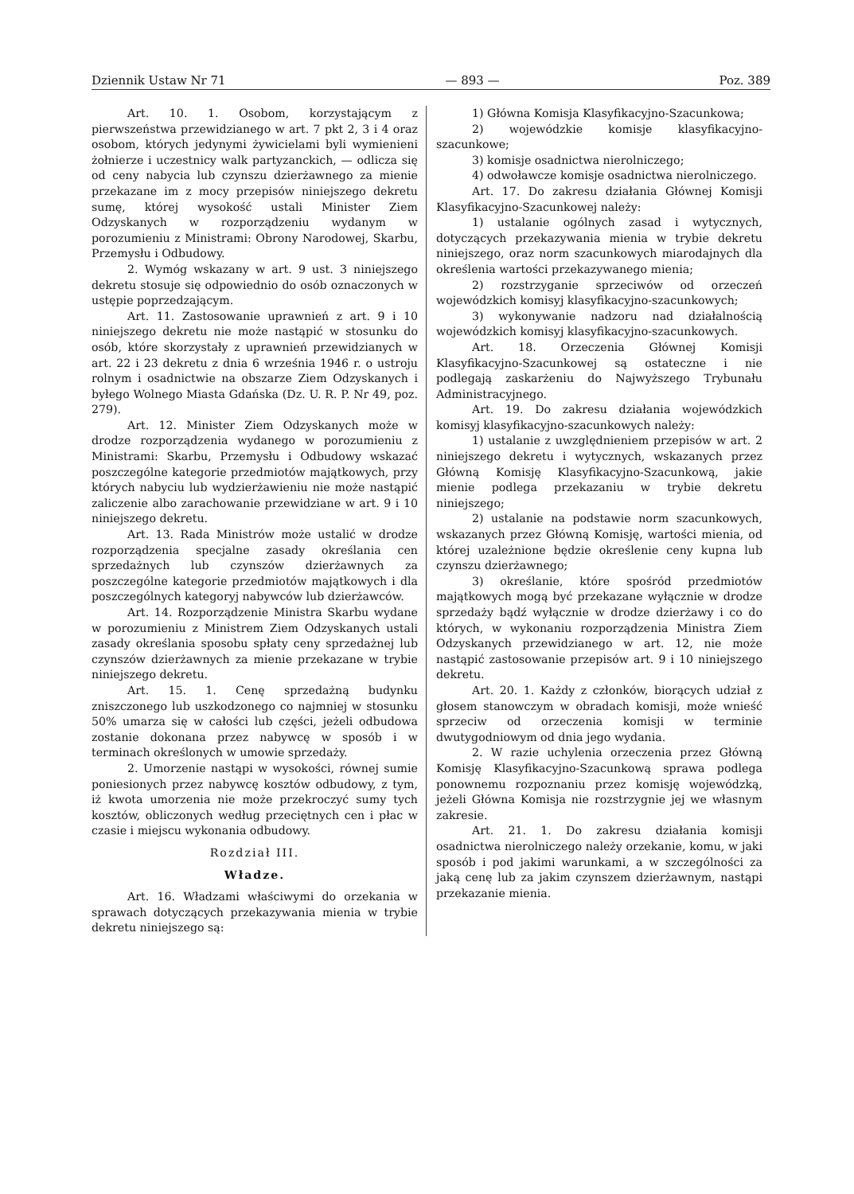Dziennik Ustaw Nr 71 — 893 — Poz. 389
Art. 10. 1. Osobom, korzystającym z pierwszeństwa przewidzianego w art. 7 pkt 2, 3 i 4 oraz osobom, których jedynymi żywicielami byli wymienieni żołnierze i uczestnicy walk partyzanckich, — odlicza się od ceny nabycia lub czynszu dzierżawnego za mienie przekazane im z mocy przepisów niniejszego dekretu sumę, której wysokość ustali Minister Ziem Odzyskanych w rozporządzeniu wydanym w porozumieniu z Ministrami: Obrony Narodowej, Skarbu, Przemysłu i Odbudowy.
2. Wymóg wskazany w art. 9 ust. 3 niniejszego dekretu stosuje się odpowiednio do osób oznaczonych w ustępie poprzedzającym.
Art. 11. Zastosowanie uprawnień z art. 9 i 10 niniejszego dekretu nie może nastąpić w stosunku do osób, które skorzystały z uprawnień przewidzianych w art. 22 i 23 dekretu z dnia 6 września 1946 r. o ustroju rolnym i osadnictwie na obszarze Ziem Odzyskanych i byłego Wolnego Miasta Gdańska (Dz. U. R. P. Nr 49, poz. 279).
Art. 12. Minister Ziem Odzyskanych może w drodze rozporządzenia wydanego w porozumieniu z Ministrami: Skarbu, Przemysłu i Odbudowy wskazać poszczególne kategorie przedmiotów majątkowych, przy których nabyciu lub wydzierżawieniu nie może nastąpić zaliczenie albo zarachowanie przewidziane w art. 9 i 10 niniejszego dekretu.
Art. 13. Rada Ministrów może ustalić w drodze rozporządzenia specjalne zasady określania cen sprzedażnych lub czynszów dzierżawnych za poszczególne kategorie przedmiotów majątkowych i dla poszczególnych kategoryj nabywców lub dzierżawców.
Art. 14. Rozporządzenie Ministra Skarbu wydane w porozumieniu z Ministrem Ziem Odzyskanych ustali zasady określania sposobu spłaty ceny sprzedażnej lub czynszów dzierżawnych za mienie przekazane w trybie niniejszego dekretu.
Art. 15. 1. Cenę sprzedażną budynku zniszczonego lub uszkodzonego co najmniej w stosunku 50% umarza się w całości lub części, jeżeli odbudowa zostanie dokonana przez nabywcę w sposób i w terminach określonych w umowie sprzedaży.
2. Umorzenie nastąpi w wysokości, równej sumie poniesionych przez nabywcę kosztów odbudowy, z tym, iż kwota umorzenia nie może przekroczyć sumy tych kosztów, obliczonych według przeciętnych cen i płac w czasie i miejscu wykonania odbudowy.
Rozdział III.
Władze.
Art. 16. Władzami właściwymi do orzekania w sprawach dotyczących przekazywania mienia w trybie dekretu niniejszego są:
1) Główna Komisja Klasyfikacyjno-Szacunkowa;
2) wojewódzkie komisje klasyfikacyjno-szacunkowe;
3) komisje osadnictwa nierolniczego;
4) odwoławcze komisje osadnictwa nierolniczego.
Art. 17. Do zakresu działania Głównej Komisji Klasyfikacyjno-Szacunkowej należy:
1) ustalanie ogólnych zasad i wytycznych, dotyczących przekazywania mienia w trybie dekretu niniejszego, oraz norm szacunkowych miarodajnych dla określenia wartości przekazywanego mienia;
2) rozstrzyganie sprzeciwów od orzeczeń wojewódzkich komisyj klasyfikacyjno-szacunkowych;
3) wykonywanie nadzoru nad działalnością wojewódzkich komisyj klasyfikacyjno-szacunkowych.
Art. 18. Orzeczenia Głównej Komisji Klasyfikacyjno-Szacunkowej są ostateczne i nie podlegają zaskarżeniu do Najwyższego Trybunału Administracyjnego.
Art. 19. Do zakresu działania wojewódzkich komisyj klasyfikacyjno-szacunkowych należy:
1) ustalanie z uwzględnieniem przepisów w art. 2 niniejszego dekretu i wytycznych, wskazanych przez Główną Komisję Klasyfikacyjno-Szacunkową, jakie mienie podlega przekazaniu w trybie dekretu niniejszego;
2) ustalanie na podstawie norm szacunkowych, wskazanych przez Główną Komisję, wartości mienia, od której uzależnione będzie określenie ceny kupna lub czynszu dzierżawnego;
3) określanie, które spośród przedmiotów majątkowych mogą być przekazane wyłącznie w drodze sprzedaży bądź wyłącznie w drodze dzierżawy i co do których, w wykonaniu rozporządzenia Ministra Ziem Odzyskanych przewidzianego w art. 12, nie może nastąpić zastosowanie przepisów art. 9 i 10 niniejszego dekretu.
Art. 20. 1. Każdy z członków, biorących udział z głosem stanowczym w obradach komisji, może wnieść sprzeciw od orzeczenia komisji w terminie dwutygodniowym od dnia jego wydania.
2. W razie uchylenia orzeczenia przez Główną Komisję Klasyfikacyjno-Szacunkową sprawa podlega ponownemu rozpoznaniu przez komisję wojewódzką, jeżeli Główna Komisja nie rozstrzygnie jej we własnym zakresie.
Art. 21. 1. Do zakresu działania komisji osadnictwa nierolniczego należy orzekanie, komu, w jaki sposób i pod jakimi warunkami, a w szczególności za jaką cenę lub za jakim czynszem dzierżawnym, nastąpi przekazanie mienia.